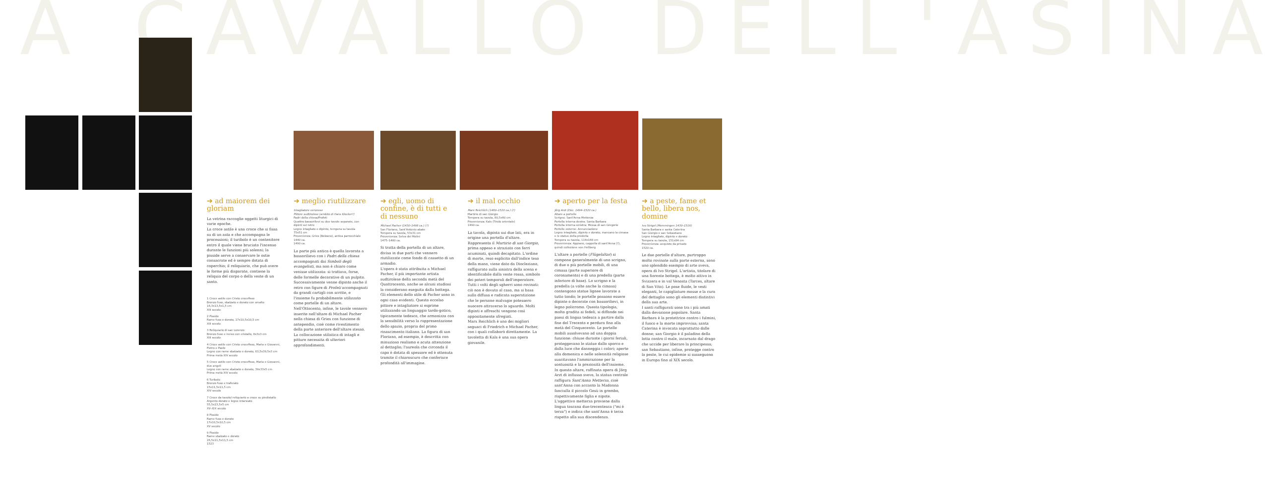A CAVALLO DELL'ASINA
➔ ad maiorem dei gloriam
La vetrina raccoglie oggetti liturgici di varie epoche.
La croce astile è una croce che si fissa su di un asta e che accompagna le processioni; il turibolo è un contenitore entro il quale viene bruciato l'incenso durante le funzioni più solenni; la pisside serve a conservare le ostie consacrate ed è sempre dotata di coperchio; il reliquiario, che può avere le forme più disparate, contiene la reliquia del corpo o della veste di un santo.
1 Croce astile con Cristo crocefisso
Bronzo fuso, sbalzato e dorato con smalto
16,3x13,5x1,5 cm
XIII secolo
2 Pisside
Rame fuso e dorato, 17x10,5x10,5 cm
XIII secolo
3 Reliquiario di san Lorenzo
Bronzo fuso e inciso con cristallo, 8x3x3 cm
XIII secolo
4 Croce astile con Cristo crocefisso, Maria e Giovanni, Pietro e Paolo
Legno con rame sbalzato e dorato, 63,5x39,5x3 cm
Prima metà XIV secolo
5 Croce astile con Cristo crocefisso, Maria e Giovanni, due angeli
Legno con rame sbalzato e dorato, 39x33x5 cm
Prima metà XIV secolo
6 Turibolo
Bronzo fuso e traforato
15x11,5x11,5 cm
XIV secolo
7 Croce da tavolo/ reliquiario a croce su piedistallo
Argento dorato e legno intarsiato
55,5x23,5x5 cm
XV–XIX secolo
8 Pisside
Rame fuso e dorato
17x10,5x10,5 cm
XV secolo
9 Pisside
Rame sbalzato e dorato
26,5x11,5x11,5 cm
1523
➔ meglio riutilizzare
Intagliatore veronese
Pittore sudtirolese (ambito di Hans Klocker?)
Padri della chiesa/Profeti
Quattro bassorilievi su due tavole separate, con dipinti sul retro
Legno intagliato e dipinto, tempera su tavola
75x51 cm
Provenienza: Gries (Bolzano), antica parrocchiale
1440 ca.
1490 ca.
La parte più antica è quella lavorata a bassorilievo con i Padri della chiesa accompagnati dai Simboli degli evangelisti, ma non è chiaro come venisse utilizzata: si trattava, forse, delle formelle decorative di un pulpito. Successivamente venne dipinto anche il retro con figure di Profeti accompagnati da grandi cartigli con scritte, e l'insieme fu probabilmente utilizzato come portelle di un altare. Nell'Ottocento, infine, le tavole vennero inserite nell'altare di Michael Pacher nella chiesa di Gries con funzione di antependio, cioè come rivestimento della parte anteriore dell'altare stesso.
La collocazione stilistica di intagli e pitture necessita di ulteriori approfondimenti.
➔ egli, uomo di confine, è di tutti e di nessuno
Michael Pacher (1430–1498 ca.) (?)
San Floriano, Sant'Antonio abate
Tempera su tavola, 53x31 cm
Provenienza: Selva dei Molini
1475–1480 ca.
Si tratta della portella di un altare, divisa in due parti che vennero riutilizzate come fondo di cassetto di un armadio.
L'opera è stata attribuita a Michael Pacher, il più importante artista sudtirolese della seconda metà del Quattrocento, anche se alcuni studiosi la considerano eseguita dalla bottega.
Gli elementi dello stile di Pacher sono in ogni caso evidenti. Questo eccelso pittore e intagliatore si esprime utilizzando un linguaggio tardo-gotico, tipicamente tedesco, che armonizza con la sensibilità verso la rappresentazione dello spazio, propria del primo rinascimento italiano. La figura di san Floriano, ad esempio, è descritta con minuzioso realismo e acuta attenzione al dettaglio; l'aureola che circonda il capo è dotata di spessore ed è ottenuta tramite il chiaroscuro che conferisce profondità all'immagine.
➔ il mal occhio
Marx Reichlich (1460–1520 ca.) (?)
Martirio di san Giorgio
Tempera su tavola, 80,5x60 cm
Provenienza: Kals (Tirolo orientale)
1490 ca.
La tavola, dipinta sui due lati, era in origine una portella d'altare. Rappresenta il Martirio di san Giorgio, prima appeso e straziato con ferri acuminati, quindi decapitato. L'ordine di morte, reso esplicito dall'indice teso della mano, viene dato da Diocleziano, raffigurato sulla sinistra della scena e identificabile dalla veste rossa, simbolo dei poteri temporali dell'imperatore.
Tutti i volti degli sgherri sono rovinati: ciò non è dovuto al caso, ma si basa sulla diffusa e radicata superstizione che le persone malvagie potessero nuocere attraverso lo sguardo. Molti dipinti e affreschi vengono così appositamente sfregiati.
Marx Reichlich è uno dei migliori seguaci di Friedrich e Michael Pacher, con i quali collaborò direttamente. La tavoletta di Kals è una sua opera giovanile.
➔ aperto per la festa
Jörg Arzt (Doc. 1494–1520 ca.)
Altare a portelle
Scrigno: Sant'Anna Metterza
Portella interna destra: Santa Barbara
Portella interna sinistra: Messa di san Gregorio
Portelle esterne: Annunciazione
Legno intagliato, dipinto e dorato; mancano la cimasa e le statue della predella
Tempera su tavola, 114x168 cm
Provenienza: Appiano, cappella di sant'Anna (?), quindi collezione von Hellberg
L'altare a portelle (Flügelaltar) si compone generalmente di uno scrigno, di due o più portelle mobili, di una cimasa (parte superiore di coronamento) e di una predella (parte inferiore di base). Lo scrigno e la predella (a volte anche la cimasa) contengono statue lignee lavorate a tutto tondo; le portelle possono essere dipinte o decorate con bassorilievi, in legno policromo. Questa tipologia, molto gradita ai fedeli, si diffonde nei paesi di lingua tedesca a partire dalla fine del Trecento e perdura fino alla metà del Cinquecento. Le portelle mobili assolvevano ad una doppia funzione: chiuse durante i giorni feriali, proteggevano le statue dallo sporco e dalla luce che danneggia i colori; aperte alla domenica e nelle solennità religiose suscitavano l'ammirazione per la sontuosità e la preziosità dell'insieme.
In questo altare, raffinata opera di Jörg Arzt di influsso svevo, la statua centrale raffigura Sant'Anna Metterza, cioè sant'Anna con accanto la Madonna fanciulla il piccolo Gesù in grembo, rispettivamente figlia e nipote. L'aggettivo metterza proviene dalla lingua toscana due-trecentesca ("mi è terza") e indica che sant'Anna è terza rispetto alla sua discendenza.
➔ a peste, fame et bello, libera nos, domine
Ivo Strigel (Memmingen 1430–1516)
Santa Barbara e santa Caterina
San Giorgio e san Sebastiano
Legno intagliato, dipinto e dorato
Tempera su tavola, 151x84 cm
Provenienza: acquisto da privato
1520 ca.
Le due portelle d'altare, purtroppo molto rovinate sulla parte esterna, sono uno splendido esempio di arte sveva, opera di Ivo Strigel. L'artista, titolare di una fiorente bottega, è molto attivo in Svizzera e in val Venosta (Tarces, altare di San Vito). Le pose fluide, le vesti eleganti, le capigliature mosse e la cura del dettaglio sono gli elementi distintivi della sua arte.
I santi raffigurati sono tra i più amati dalla devozione popolare. Santa Barbara è la protettrice contro i fulmini, il fuoco e la morte improvvisa; santa Caterina è invocata soprattutto dalle donne; san Giorgio è il paladino della lotta contro il male, incarnato dal drago che uccide per liberare la principessa; san Sebastiano, infine, protegge contro la peste, le cui epidemie si susseguono in Europa fino al XIX secolo.